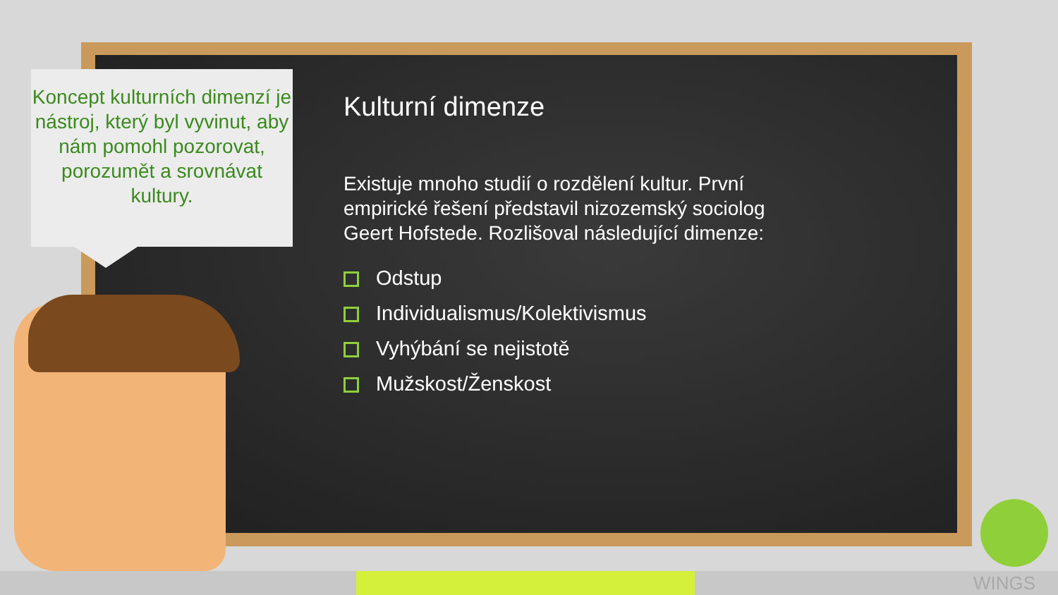Koncept kulturních dimenzí je nástroj, který byl vyvinut, aby nám pomohl pozorovat, porozumět a srovnávat kultury.
Kulturní dimenze
Existuje mnoho studií o rozdělení kultur. První empirické řešení představil nizozemský sociolog Geert Hofstede. Rozlišoval následující dimenze:
Odstup
Individualismus/Kolektivismus
Vyhýbání se nejistotě
Mužskost/Ženskost
WINGS